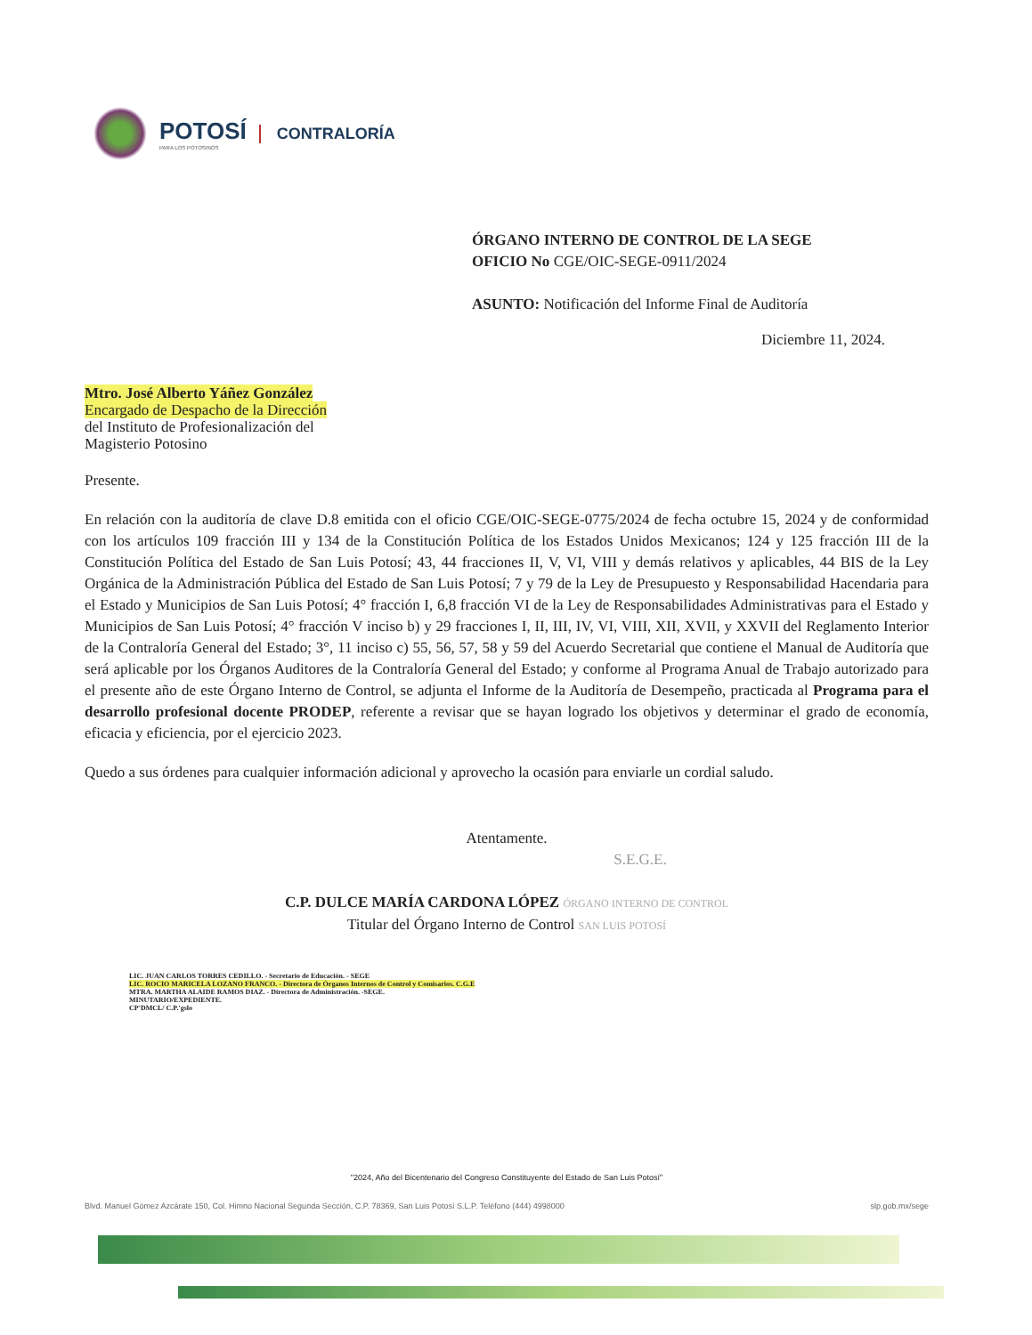POTOSÍ
PARA LOS POTOSINOS
CONTRALORÍA
ÓRGANO INTERNO DE CONTROL DE LA SEGE
OFICIO No CGE/OIC-SEGE-0911/2024
ASUNTO: Notificación del Informe Final de Auditoría
Diciembre 11, 2024.
Mtro. José Alberto Yáñez González
Encargado de Despacho de la Dirección
del Instituto de Profesionalización del
Magisterio Potosino
Presente.
En relación con la auditoría de clave D.8 emitida con el oficio CGE/OIC-SEGE-0775/2024 de fecha octubre 15, 2024 y de conformidad con los artículos 109 fracción III y 134 de la Constitución Política de los Estados Unidos Mexicanos; 124 y 125 fracción III de la Constitución Política del Estado de San Luis Potosí; 43, 44 fracciones II, V, VI, VIII y demás relativos y aplicables, 44 BIS de la Ley Orgánica de la Administración Pública del Estado de San Luis Potosí; 7 y 79 de la Ley de Presupuesto y Responsabilidad Hacendaria para el Estado y Municipios de San Luis Potosí; 4° fracción I, 6,8 fracción VI de la Ley de Responsabilidades Administrativas para el Estado y Municipios de San Luis Potosí; 4° fracción V inciso b) y 29 fracciones I, II, III, IV, VI, VIII, XII, XVII, y XXVII del Reglamento Interior de la Contraloría General del Estado; 3°, 11 inciso c) 55, 56, 57, 58 y 59 del Acuerdo Secretarial que contiene el Manual de Auditoría que será aplicable por los Órganos Auditores de la Contraloría General del Estado; y conforme al Programa Anual de Trabajo autorizado para el presente año de este Órgano Interno de Control, se adjunta el Informe de la Auditoría de Desempeño, practicada al Programa para el desarrollo profesional docente PRODEP, referente a revisar que se hayan logrado los objetivos y determinar el grado de economía, eficacia y eficiencia, por el ejercicio 2023.
Quedo a sus órdenes para cualquier información adicional y aprovecho la ocasión para enviarle un cordial saludo.
Atentamente.
S.E.G.E.
C.P. DULCE MARÍA CARDONA LÓPEZ ÓRGANO INTERNO DE CONTROL
Titular del Órgano Interno de Control SAN LUIS POTOSÍ
LIC. JUAN CARLOS TORRES CEDILLO. - Secretario de Educación. - SEGE
LIC. ROCIO MARICELA LOZANO FRANCO. - Directora de Órganos Internos de Control y Comisarios. C.G.E
MTRA. MARTHA ALAIDE RAMOS DIAZ. - Directora de Administración. -SEGE.
MINUTARIO/EXPEDIENTE.
CP'DMCL/ C.P.'gslo
"2024, Año del Bicentenario del Congreso Constituyente del Estado de San Luis Potosí"
Blvd. Manuel Gómez Azcárate 150, Col. Himno Nacional Segunda Sección, C.P. 78369, San Luis Potosí S.L.P. Teléfono (444) 4998000 slp.gob.mx/sege